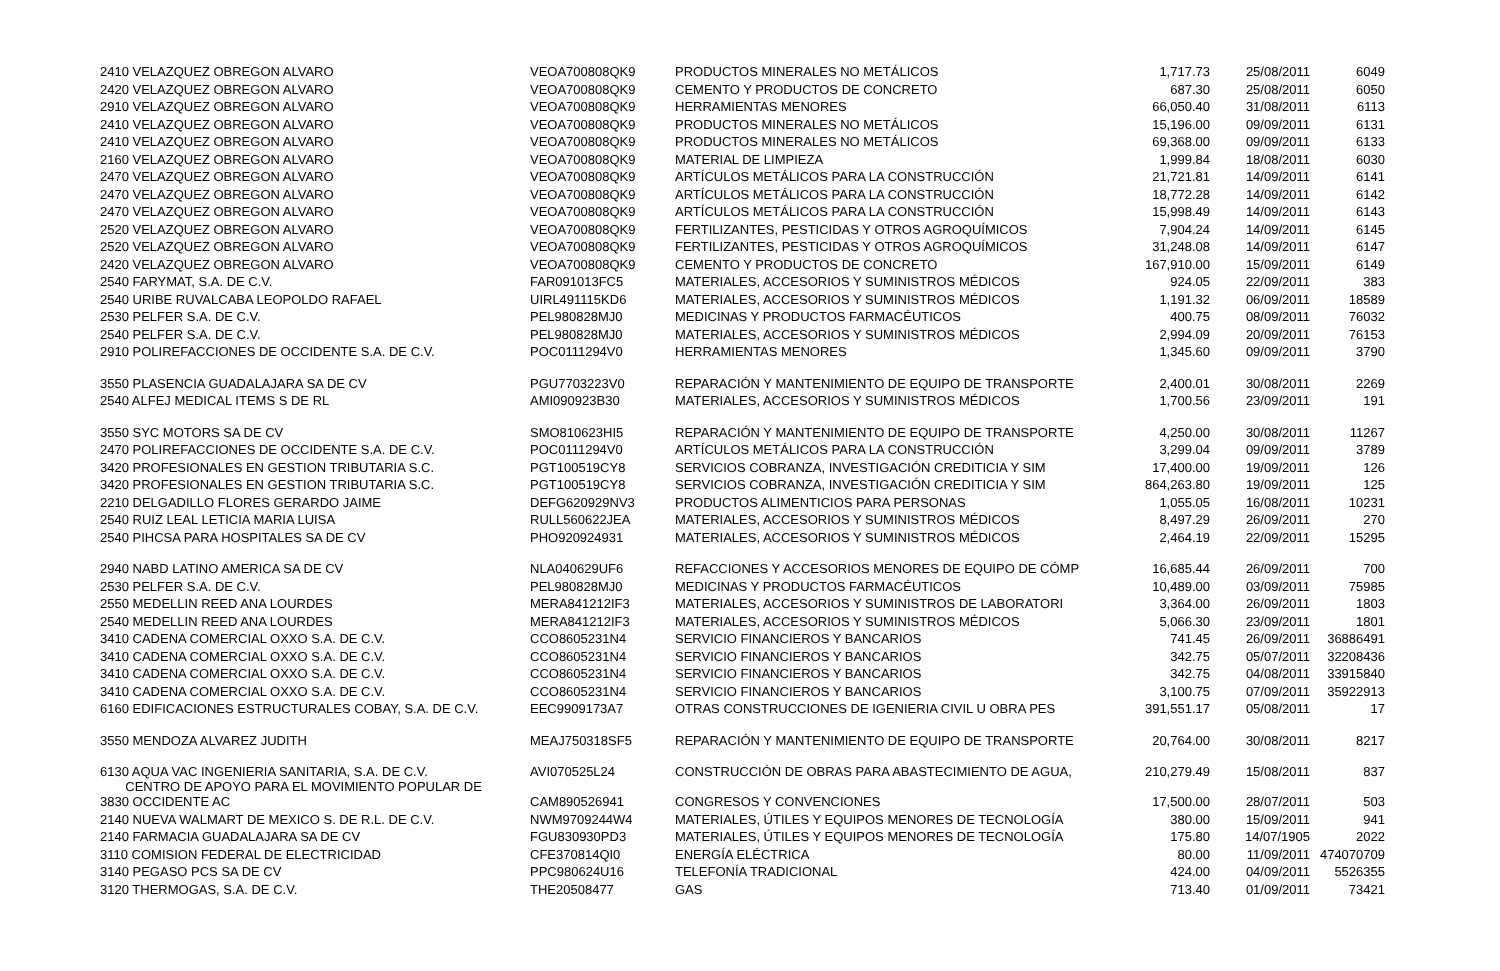| 2410 VELAZQUEZ OBREGON ALVARO | VEOA700808QK9 | PRODUCTOS MINERALES NO METÁLICOS | 1,717.73 | 25/08/2011 | 6049 |
| 2420 VELAZQUEZ OBREGON ALVARO | VEOA700808QK9 | CEMENTO Y PRODUCTOS DE CONCRETO | 687.30 | 25/08/2011 | 6050 |
| 2910 VELAZQUEZ OBREGON ALVARO | VEOA700808QK9 | HERRAMIENTAS MENORES | 66,050.40 | 31/08/2011 | 6113 |
| 2410 VELAZQUEZ OBREGON ALVARO | VEOA700808QK9 | PRODUCTOS MINERALES NO METÁLICOS | 15,196.00 | 09/09/2011 | 6131 |
| 2410 VELAZQUEZ OBREGON ALVARO | VEOA700808QK9 | PRODUCTOS MINERALES NO METÁLICOS | 69,368.00 | 09/09/2011 | 6133 |
| 2160 VELAZQUEZ OBREGON ALVARO | VEOA700808QK9 | MATERIAL DE LIMPIEZA | 1,999.84 | 18/08/2011 | 6030 |
| 2470 VELAZQUEZ OBREGON ALVARO | VEOA700808QK9 | ARTÍCULOS METÁLICOS PARA LA CONSTRUCCIÓN | 21,721.81 | 14/09/2011 | 6141 |
| 2470 VELAZQUEZ OBREGON ALVARO | VEOA700808QK9 | ARTÍCULOS METÁLICOS PARA LA CONSTRUCCIÓN | 18,772.28 | 14/09/2011 | 6142 |
| 2470 VELAZQUEZ OBREGON ALVARO | VEOA700808QK9 | ARTÍCULOS METÁLICOS PARA LA CONSTRUCCIÓN | 15,998.49 | 14/09/2011 | 6143 |
| 2520 VELAZQUEZ OBREGON ALVARO | VEOA700808QK9 | FERTILIZANTES, PESTICIDAS Y OTROS AGROQUÍMICOS | 7,904.24 | 14/09/2011 | 6145 |
| 2520 VELAZQUEZ OBREGON ALVARO | VEOA700808QK9 | FERTILIZANTES, PESTICIDAS Y OTROS AGROQUÍMICOS | 31,248.08 | 14/09/2011 | 6147 |
| 2420 VELAZQUEZ OBREGON ALVARO | VEOA700808QK9 | CEMENTO Y PRODUCTOS DE CONCRETO | 167,910.00 | 15/09/2011 | 6149 |
| 2540 FARYMAT, S.A. DE C.V. | FAR091013FC5 | MATERIALES, ACCESORIOS Y SUMINISTROS MÉDICOS | 924.05 | 22/09/2011 | 383 |
| 2540 URIBE RUVALCABA LEOPOLDO RAFAEL | UIRL491115KD6 | MATERIALES, ACCESORIOS Y SUMINISTROS MÉDICOS | 1,191.32 | 06/09/2011 | 18589 |
| 2530 PELFER S.A. DE C.V. | PEL980828MJ0 | MEDICINAS Y PRODUCTOS FARMACÉUTICOS | 400.75 | 08/09/2011 | 76032 |
| 2540 PELFER S.A. DE C.V. | PEL980828MJ0 | MATERIALES, ACCESORIOS Y SUMINISTROS MÉDICOS | 2,994.09 | 20/09/2011 | 76153 |
| 2910 POLIREFACCIONES DE OCCIDENTE S.A. DE C.V. | POC0111294V0 | HERRAMIENTAS MENORES | 1,345.60 | 09/09/2011 | 3790 |
| 3550 PLASENCIA GUADALAJARA SA DE CV | PGU7703223V0 | REPARACIÓN Y MANTENIMIENTO DE EQUIPO DE TRANSPORTE | 2,400.01 | 30/08/2011 | 2269 |
| 2540 ALFEJ MEDICAL ITEMS S DE RL | AMI090923B30 | MATERIALES, ACCESORIOS Y SUMINISTROS MÉDICOS | 1,700.56 | 23/09/2011 | 191 |
| 3550 SYC MOTORS SA DE CV | SMO810623HI5 | REPARACIÓN Y MANTENIMIENTO DE EQUIPO DE TRANSPORTE | 4,250.00 | 30/08/2011 | 11267 |
| 2470 POLIREFACCIONES DE OCCIDENTE S.A. DE C.V. | POC0111294V0 | ARTÍCULOS METÁLICOS PARA LA CONSTRUCCIÓN | 3,299.04 | 09/09/2011 | 3789 |
| 3420 PROFESIONALES EN GESTION TRIBUTARIA S.C. | PGT100519CY8 | SERVICIOS COBRANZA, INVESTIGACIÓN CREDITICIA Y SIM | 17,400.00 | 19/09/2011 | 126 |
| 3420 PROFESIONALES EN GESTION TRIBUTARIA S.C. | PGT100519CY8 | SERVICIOS COBRANZA, INVESTIGACIÓN CREDITICIA Y SIM | 864,263.80 | 19/09/2011 | 125 |
| 2210 DELGADILLO FLORES GERARDO JAIME | DEFG620929NV3 | PRODUCTOS ALIMENTICIOS PARA PERSONAS | 1,055.05 | 16/08/2011 | 10231 |
| 2540 RUIZ LEAL LETICIA MARIA LUISA | RULL560622JEA | MATERIALES, ACCESORIOS Y SUMINISTROS MÉDICOS | 8,497.29 | 26/09/2011 | 270 |
| 2540 PIHCSA PARA HOSPITALES SA DE CV | PHO920924931 | MATERIALES, ACCESORIOS Y SUMINISTROS MÉDICOS | 2,464.19 | 22/09/2011 | 15295 |
| 2940 NABD LATINO AMERICA SA DE CV | NLA040629UF6 | REFACCIONES Y ACCESORIOS MENORES DE EQUIPO DE CÓMP | 16,685.44 | 26/09/2011 | 700 |
| 2530 PELFER S.A. DE C.V. | PEL980828MJ0 | MEDICINAS Y PRODUCTOS FARMACÉUTICOS | 10,489.00 | 03/09/2011 | 75985 |
| 2550 MEDELLIN REED ANA LOURDES | MERA841212IF3 | MATERIALES, ACCESORIOS Y SUMINISTROS DE LABORATORI | 3,364.00 | 26/09/2011 | 1803 |
| 2540 MEDELLIN REED ANA LOURDES | MERA841212IF3 | MATERIALES, ACCESORIOS Y SUMINISTROS MÉDICOS | 5,066.30 | 23/09/2011 | 1801 |
| 3410 CADENA COMERCIAL OXXO S.A. DE C.V. | CCO8605231N4 | SERVICIO FINANCIEROS Y BANCARIOS | 741.45 | 26/09/2011 | 36886491 |
| 3410 CADENA COMERCIAL OXXO S.A. DE C.V. | CCO8605231N4 | SERVICIO FINANCIEROS Y BANCARIOS | 342.75 | 05/07/2011 | 32208436 |
| 3410 CADENA COMERCIAL OXXO S.A. DE C.V. | CCO8605231N4 | SERVICIO FINANCIEROS Y BANCARIOS | 342.75 | 04/08/2011 | 33915840 |
| 3410 CADENA COMERCIAL OXXO S.A. DE C.V. | CCO8605231N4 | SERVICIO FINANCIEROS Y BANCARIOS | 3,100.75 | 07/09/2011 | 35922913 |
| 6160 EDIFICACIONES ESTRUCTURALES COBAY, S.A. DE C.V. | EEC9909173A7 | OTRAS CONSTRUCCIONES DE IGENIERIA CIVIL U OBRA PES | 391,551.17 | 05/08/2011 | 17 |
| 3550 MENDOZA ALVAREZ JUDITH | MEAJ750318SF5 | REPARACIÓN Y MANTENIMIENTO DE EQUIPO DE TRANSPORTE | 20,764.00 | 30/08/2011 | 8217 |
| 6130 AQUA VAC INGENIERIA SANITARIA, S.A. DE C.V. CENTRO DE APOYO PARA EL MOVIMIENTO POPULAR DE | AVI070525L24 | CONSTRUCCIÓN DE OBRAS PARA ABASTECIMIENTO DE AGUA, | 210,279.49 | 15/08/2011 | 837 |
| 3830 OCCIDENTE AC | CAM890526941 | CONGRESOS Y CONVENCIONES | 17,500.00 | 28/07/2011 | 503 |
| 2140 NUEVA WALMART DE MEXICO S. DE R.L. DE C.V. | NWM9709244W4 | MATERIALES, ÚTILES Y EQUIPOS MENORES DE TECNOLOGÍA | 380.00 | 15/09/2011 | 941 |
| 2140 FARMACIA GUADALAJARA SA DE CV | FGU830930PD3 | MATERIALES, ÚTILES Y EQUIPOS MENORES DE TECNOLOGÍA | 175.80 | 14/07/1905 | 2022 |
| 3110 COMISION FEDERAL DE ELECTRICIDAD | CFE370814QI0 | ENERGÍA ELÉCTRICA | 80.00 | 11/09/2011 | 474070709 |
| 3140 PEGASO PCS SA DE CV | PPC980624U16 | TELEFONÍA TRADICIONAL | 424.00 | 04/09/2011 | 5526355 |
| 3120 THERMOGAS, S.A. DE C.V. | THE20508477 | GAS | 713.40 | 01/09/2011 | 73421 |